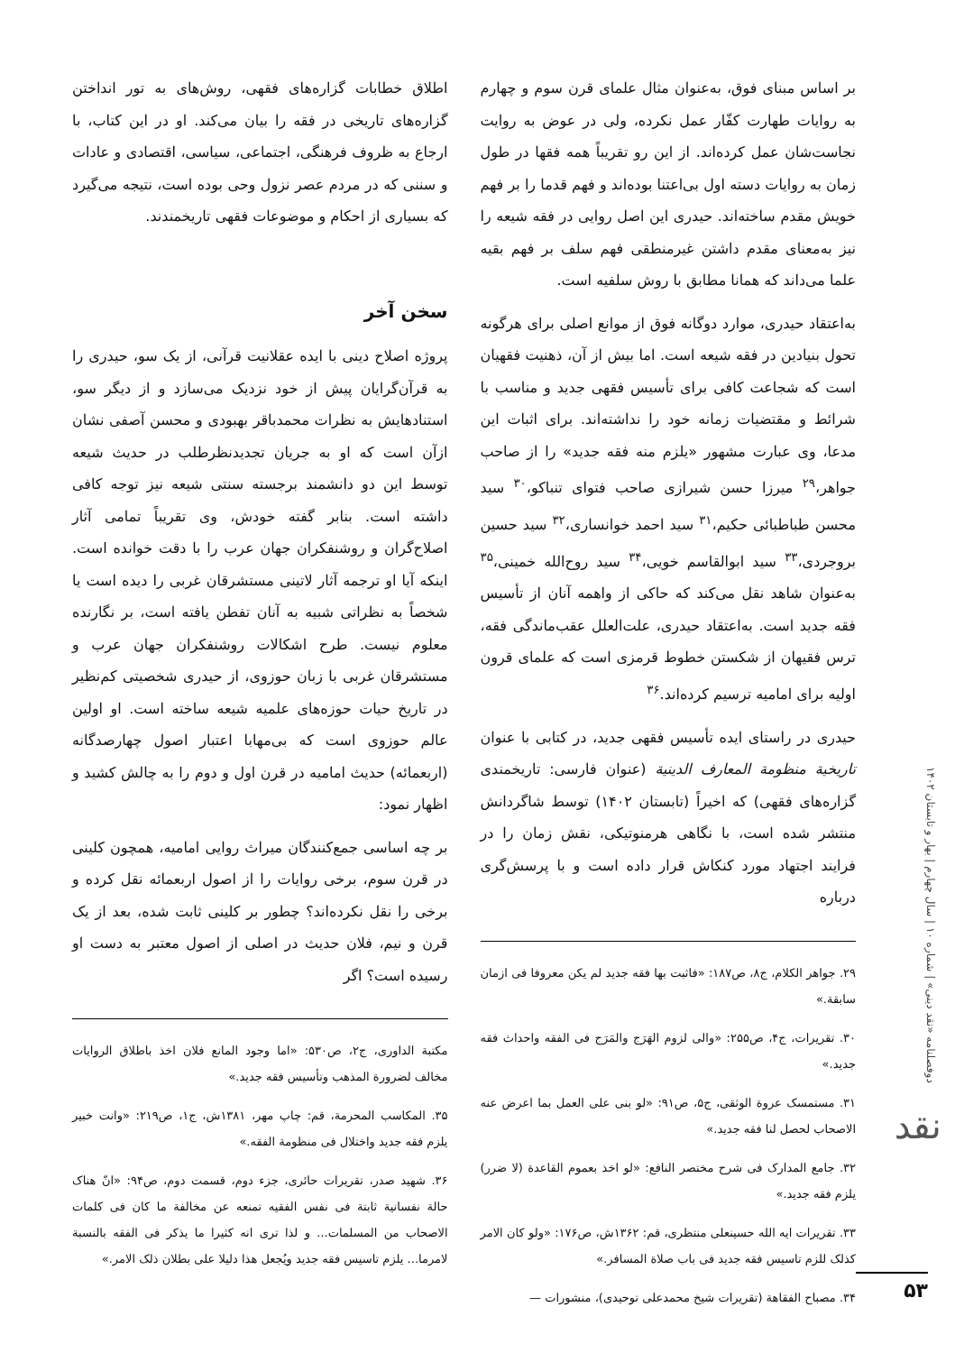بر اساس مبنای فوق، به‌عنوان مثال علمای قرن سوم و چهارم به روایات طهارت کفّار عمل نکرده، ولی در عوض به روایت نجاست‌شان عمل کرده‌اند. از این رو تقریباً همه فقها در طول زمان به روایات دسته اول بی‌اعتنا بوده‌اند و فهم قدما را بر فهم خویش مقدم ساخته‌اند. حیدری این اصل روایی در فقه شیعه را نیز به‌معنای مقدم داشتن غیرمنطقی فهم سلف بر فهم بقیه علما می‌داند که همانا مطابق با روش سلفیه است.
به‌اعتقاد حیدری، موارد دوگانه فوق از موانع اصلی برای هرگونه تحول بنیادین در فقه شیعه است. اما بیش از آن، ذهنیت فقهیان است که شجاعت کافی برای تأسیس فقهی جدید و مناسب با شرائط و مقتضیات زمانه خود را نداشته‌اند. برای اثبات این مدعا، وی عبارت مشهور «یلزم منه فقه جدید» را از صاحب جواهر،<sup>۲۹</sup> میرزا حسن شیرازی صاحب فتوای تنباکو،<sup>۳۰</sup> سید محسن طباطبائی حکیم،<sup>۳۱</sup> سید احمد خوانساری،<sup>۳۲</sup> سید حسین بروجردی،<sup>۳۳</sup> سید ابوالقاسم خویی،<sup>۳۴</sup> سید روح‌الله خمینی،<sup>۳۵</sup> به‌عنوان شاهد نقل می‌کند که حاکی از واهمه آنان از تأسیس فقه جدید است. به‌اعتقاد حیدری، علت‌العلل عقب‌ماندگی فقه، ترس فقیهان از شکستن خطوط قرمزی است که علمای قرون اولیه برای امامیه ترسیم کرده‌اند.<sup>۳۶</sup>
حیدری در راستای ایده تأسیس فقهی جدید، در کتابی با عنوان تاریخیة منظومة المعارف الدینیة (عنوان فارسی: تاریخمندی گزاره‌های فقهی) که اخیراً (تابستان ۱۴۰۲) توسط شاگردانش منتشر شده است، با نگاهی هرمنوتیکی، نقش زمان را در فرایند اجتهاد مورد کنکاش قرار داده است و با پرسش‌گری درباره
۲۹. جواهر الکلام، ج۸، ص۱۸۷: «فاثبت بها فقه جدید لم یکن معروفا فی ازمان سابقة.»
۳۰. تقریرات، ج۴، ص۲۵۵: «والی لزوم الهَرَج والمَرَج فی الفقه واحداث فقه جدید.»
۳۱. مستمسک عروة الوثقی، ج۵، ص۹۱: «لو بنی علی العمل بما اعرض عنه الاصحاب لحصل لنا فقه جدید.»
۳۲. جامع المدارک فی شرح مختصر النافع: «لو اخذ بعموم القاعدة (لا ضرر) یلزم فقه جدید.»
۳۳. تقریرات ایه الله حسینعلی منتظری، قم: ۱۳۶۲ش، ص۱۷۶: «ولو کان الامر کذلک للزم تاسیس فقه جدید فی باب صلاة المسافر.»
۳۴. مصباح الفقاهة (تقریرات شیخ محمدعلی توحیدی)، منشورات —
اطلاق خطابات گزاره‌های فقهی، روش‌های به تور انداختن گزاره‌های تاریخی در فقه را بیان می‌کند. او در این کتاب، با ارجاع به ظروف فرهنگی، اجتماعی، سیاسی، اقتصادی و عادات و سننی که در مردم عصر نزول وحی بوده است، نتیجه می‌گیرد که بسیاری از احکام و موضوعات فقهی تاریخمندند.
سخن آخر
پروژه اصلاح دینی با ایده عقلانیت قرآنی، از یک سو، حیدری را به قرآن‌گرایان پیش از خود نزدیک می‌سازد و از دیگر سو، استنادهایش به نظرات محمدباقر بهبودی و محسن آصفی نشان ازآن است که او به جریان تجدیدنظرطلب در حدیث شیعه توسط این دو دانشمند برجسته سنتی شیعه نیز توجه کافی داشته است. بنابر گفته خودش، وی تقریباً تمامی آثار اصلاح‌گران و روشنفکران جهان عرب را با دقت خوانده است. اینکه آیا او ترجمه آثار لاتینی مستشرقان غربی را دیده است یا شخصاً به نظراتی شبیه به آنان تفطن یافته است، بر نگارنده معلوم نیست. طرح اشکالات روشنفکران جهان عرب و مستشرقان غربی با زبان حوزوی، از حیدری شخصیتی کم‌نظیر در تاریخ حیات حوزه‌های علمیه شیعه ساخته است. او اولین عالم حوزوی است که بی‌مهابا اعتبار اصول چهارصدگانه (اربعمائه) حدیث امامیه در قرن اول و دوم را به چالش کشید و اظهار نمود:
بر چه اساسی جمع‌کنندگان میراث روایی امامیه، همچون کلینی در قرن سوم، برخی روایات را از اصول اربعمائه نقل کرده و برخی را نقل نکرده‌اند؟ چطور بر کلینی ثابت شده، بعد از یک قرن و نیم، فلان حدیث در اصلی از اصول معتبر به دست او رسیده است؟ اگر
مکتبة الداوری، ج۲، ص۵۳۰: «اما وجود المانع فلان اخذ باطلاق الروایات مخالف لضرورة المذهب وتأسیس فقه جدید.»
۳۵. المکاسب المحرمة، قم: چاپ مهر، ۱۳۸۱ش، ج۱، ص۲۱۹: «وانت خبیر یلزم فقه جدید واختلال فی منظومة الفقه.»
۳۶. شهید صدر، تقریرات حائری، جزء دوم، قسمت دوم، ص۹۴: «انّ هناک حالة نفسانیة ثابتة فی نفس الفقیه تمنعه عن مخالفة ما کان فی کلمات الاصحاب من المسلمات... و لذا تری انه کثیرا ما یذکر فی الفقه بالنسبة لامرما... یلزم تاسیس فقه جدید ویُجعل هذا دلیلا علی بطلان ذلک الامر.»
دوفصلنامه «نقد دینی» | شماره ۱۰ | سال چهارم | بهار و تابستان ۱۴۰۲
نقد
۵۳